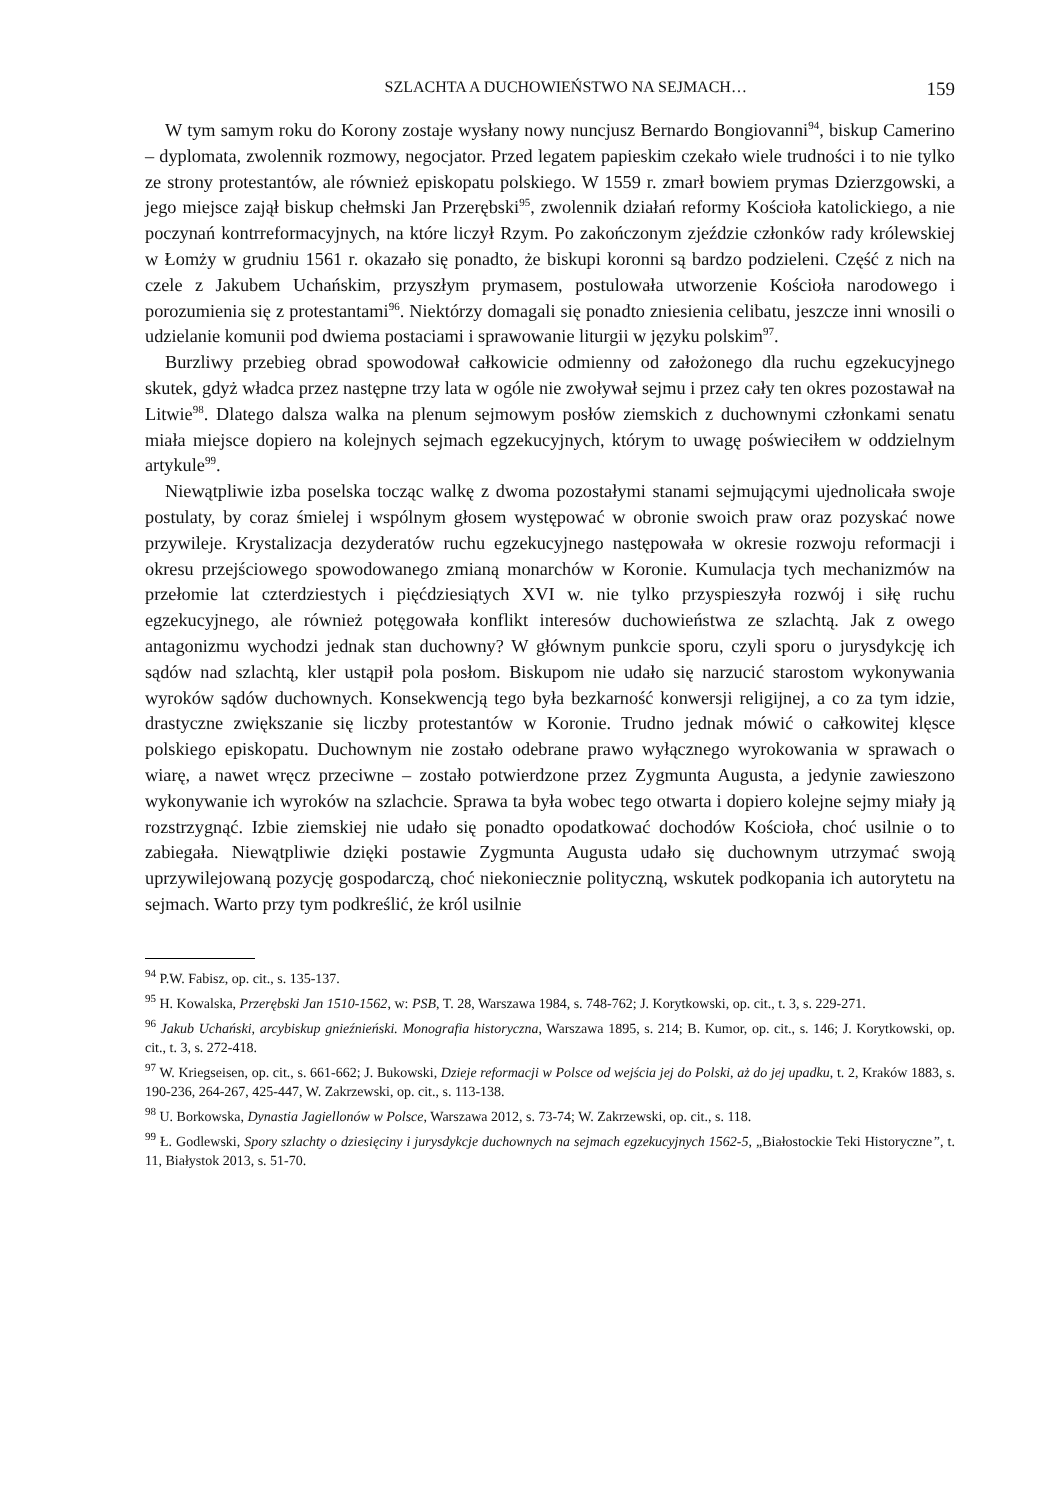SZLACHTA A DUCHOWIEŃSTWO NA SEJMACH… 159
W tym samym roku do Korony zostaje wysłany nowy nuncjusz Bernardo Bongiovanni<sup>94</sup>, biskup Camerino – dyplomata, zwolennik rozmowy, negocjator. Przed legatem papieskim czekało wiele trudności i to nie tylko ze strony protestantów, ale również episkopatu polskiego. W 1559 r. zmarł bowiem prymas Dzierzgowski, a jego miejsce zajął biskup chełmski Jan Przerębski<sup>95</sup>, zwolennik działań reformy Kościoła katolickiego, a nie poczynań kontrreformacyjnych, na które liczył Rzym. Po zakończonym zjeździe członków rady królewskiej w Łomży w grudniu 1561 r. okazało się ponadto, że biskupi koronni są bardzo podzieleni. Część z nich na czele z Jakubem Uchańskim, przyszłym prymasem, postulowała utworzenie Kościoła narodowego i porozumienia się z protestantami<sup>96</sup>. Niektórzy domagali się ponadto zniesienia celibatu, jeszcze inni wnosili o udzielanie komunii pod dwiema postaciami i sprawowanie liturgii w języku polskim<sup>97</sup>.
Burzliwy przebieg obrad spowodował całkowicie odmienny od założonego dla ruchu egzekucyjnego skutek, gdyż władca przez następne trzy lata w ogóle nie zwoływał sejmu i przez cały ten okres pozostawał na Litwie<sup>98</sup>. Dlatego dalsza walka na plenum sejmowym posłów ziemskich z duchownymi członkami senatu miała miejsce dopiero na kolejnych sejmach egzekucyjnych, którym to uwagę poświeciłem w oddzielnym artykule<sup>99</sup>.
Niewątpliwie izba poselska tocząc walkę z dwoma pozostałymi stanami sejmującymi ujednolicała swoje postulaty, by coraz śmielej i wspólnym głosem występować w obronie swoich praw oraz pozyskać nowe przywileje. Krystalizacja dezyderatów ruchu egzekucyjnego następowała w okresie rozwoju reformacji i okresu przejściowego spowodowanego zmianą monarchów w Koronie. Kumulacja tych mechanizmów na przełomie lat czterdziestych i pięćdziesiątych XVI w. nie tylko przyspieszyła rozwój i siłę ruchu egzekucyjnego, ale również potęgowała konflikt interesów duchowieństwa ze szlachtą. Jak z owego antagonizmu wychodzi jednak stan duchowny? W głównym punkcie sporu, czyli sporu o jurysdykcję ich sądów nad szlachtą, kler ustąpił pola posłom. Biskupom nie udało się narzucić starostom wykonywania wyroków sądów duchownych. Konsekwencją tego była bezkarność konwersji religijnej, a co za tym idzie, drastyczne zwiększanie się liczby protestantów w Koronie. Trudno jednak mówić o całkowitej klęsce polskiego episkopatu. Duchownym nie zostało odebrane prawo wyłącznego wyrokowania w sprawach o wiarę, a nawet wręcz przeciwne – zostało potwierdzone przez Zygmunta Augusta, a jedynie zawieszono wykonywanie ich wyroków na szlachcie. Sprawa ta była wobec tego otwarta i dopiero kolejne sejmy miały ją rozstrzygnąć. Izbie ziemskiej nie udało się ponadto opodatkować dochodów Kościoła, choć usilnie o to zabiegała. Niewątpliwie dzięki postawie Zygmunta Augusta udało się duchownym utrzymać swoją uprzywilejowaną pozycję gospodarczą, choć niekoniecznie polityczną, wskutek podkopania ich autorytetu na sejmach. Warto przy tym podkreślić, że król usilnie
<sup>94</sup> P.W. Fabisz, op. cit., s. 135-137.
<sup>95</sup> H. Kowalska, Przerębski Jan 1510-1562, w: PSB, T. 28, Warszawa 1984, s. 748-762; J. Korytkowski, op. cit., t. 3, s. 229-271.
<sup>96</sup> Jakub Uchański, arcybiskup gnieźnieński. Monografia historyczna, Warszawa 1895, s. 214; B. Kumor, op. cit., s. 146; J. Korytkowski, op. cit., t. 3, s. 272-418.
<sup>97</sup> W. Kriegseisen, op. cit., s. 661-662; J. Bukowski, Dzieje reformacji w Polsce od wejścia jej do Polski, aż do jej upadku, t. 2, Kraków 1883, s. 190-236, 264-267, 425-447, W. Zakrzewski, op. cit., s. 113-138.
<sup>98</sup> U. Borkowska, Dynastia Jagiellonów w Polsce, Warszawa 2012, s. 73-74; W. Zakrzewski, op. cit., s. 118.
<sup>99</sup> Ł. Godlewski, Spory szlachty o dziesięciny i jurysdykcje duchownych na sejmach egzekucyjnych 1562-5, „Białostockie Teki Historyczne”, t. 11, Białystok 2013, s. 51-70.